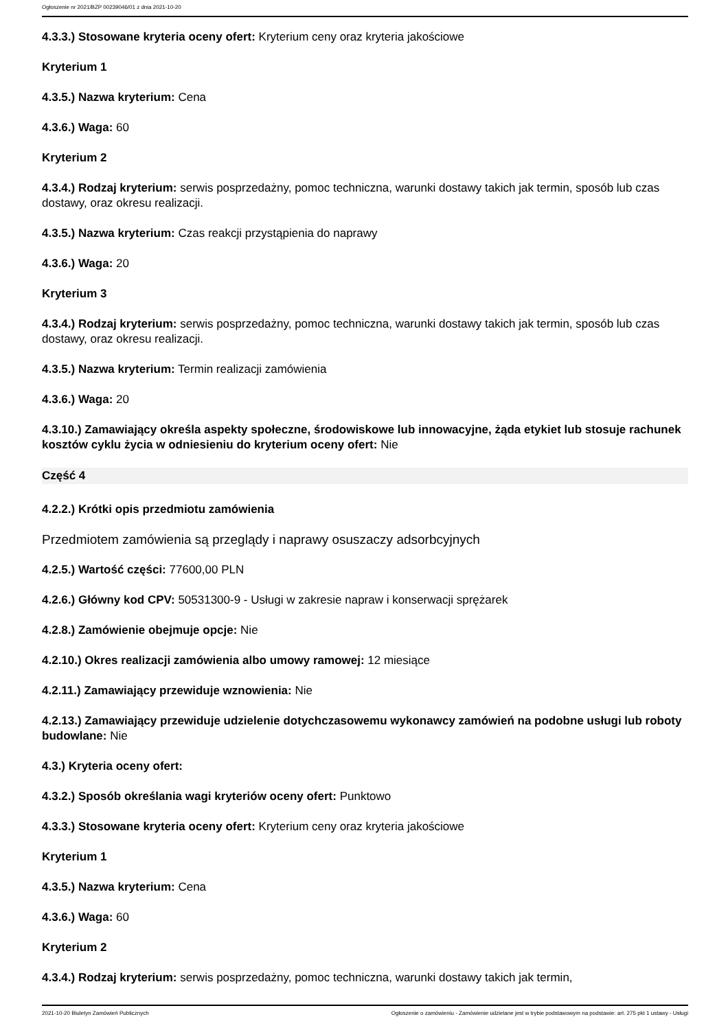Ogłoszenie nr 2021/BZP 00239046/01 z dnia 2021-10-20
4.3.3.) Stosowane kryteria oceny ofert: Kryterium ceny oraz kryteria jakościowe
Kryterium 1
4.3.5.) Nazwa kryterium: Cena
4.3.6.) Waga: 60
Kryterium 2
4.3.4.) Rodzaj kryterium: serwis posprzedażny, pomoc techniczna, warunki dostawy takich jak termin, sposób lub czas dostawy, oraz okresu realizacji.
4.3.5.) Nazwa kryterium: Czas reakcji przystąpienia do naprawy
4.3.6.) Waga: 20
Kryterium 3
4.3.4.) Rodzaj kryterium: serwis posprzedażny, pomoc techniczna, warunki dostawy takich jak termin, sposób lub czas dostawy, oraz okresu realizacji.
4.3.5.) Nazwa kryterium: Termin realizacji zamówienia
4.3.6.) Waga: 20
4.3.10.) Zamawiający określa aspekty społeczne, środowiskowe lub innowacyjne, żąda etykiet lub stosuje rachunek kosztów cyklu życia w odniesieniu do kryterium oceny ofert: Nie
Część 4
4.2.2.) Krótki opis przedmiotu zamówienia
Przedmiotem zamówienia są przeglądy i naprawy osuszaczy adsorbcyjnych
4.2.5.) Wartość części: 77600,00 PLN
4.2.6.) Główny kod CPV: 50531300-9 - Usługi w zakresie napraw i konserwacji sprężarek
4.2.8.) Zamówienie obejmuje opcje: Nie
4.2.10.) Okres realizacji zamówienia albo umowy ramowej: 12 miesiące
4.2.11.) Zamawiający przewiduje wznowienia: Nie
4.2.13.) Zamawiający przewiduje udzielenie dotychczasowemu wykonawcy zamówień na podobne usługi lub roboty budowlane: Nie
4.3.) Kryteria oceny ofert:
4.3.2.) Sposób określania wagi kryteriów oceny ofert: Punktowo
4.3.3.) Stosowane kryteria oceny ofert: Kryterium ceny oraz kryteria jakościowe
Kryterium 1
4.3.5.) Nazwa kryterium: Cena
4.3.6.) Waga: 60
Kryterium 2
4.3.4.) Rodzaj kryterium: serwis posprzedażny, pomoc techniczna, warunki dostawy takich jak termin,
2021-10-20 Biuletyn Zamówień Publicznych Ogłoszenie o zamówieniu - Zamówienie udzielane jest w trybie podstawowym na podstawie: art. 275 pkt 1 ustawy - Usługi